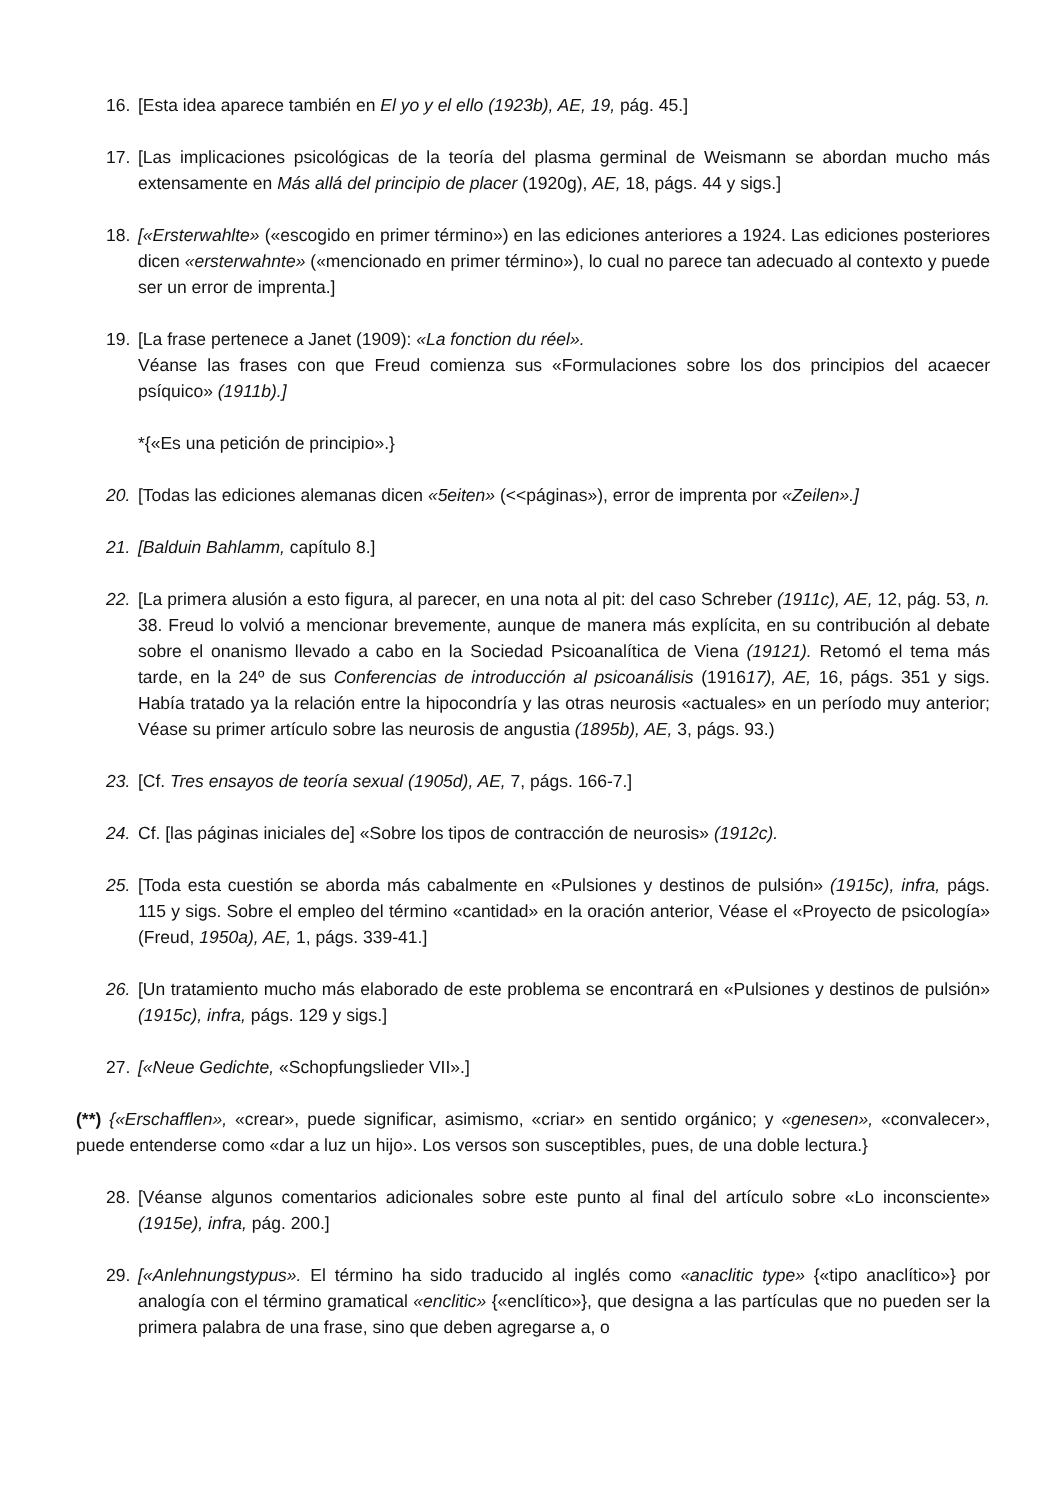16. [Esta idea aparece también en El yo y el ello (1923b), AE, 19, pág. 45.]
17. [Las implicaciones psicológicas de la teoría del plasma germinal de Weismann se abordan mucho más extensamente en Más allá del principio de placer (1920g), AE, 18, págs. 44 y sigs.]
18. [«Ersterwahlte» («escogido en primer término») en las ediciones anteriores a 1924. Las ediciones posteriores dicen «ersterwahnte» («mencionado en primer término»), lo cual no parece tan adecuado al contexto y puede ser un error de imprenta.]
19. [La frase pertenece a Janet (1909): «La fonction du réel».
Véanse las frases con que Freud comienza sus «Formulaciones sobre los dos principios del acaecer psíquico» (1911b).]
*{«Es una petición de principio».}
20. [Todas las ediciones alemanas dicen «5eiten» (<<páginas»), error de imprenta por «Zeilen».]
21. [Balduin Bahlamm, capítulo 8.]
22. [La primera alusión a esto figura, al parecer, en una nota al pit: del caso Schreber (1911c), AE, 12, pág. 53, n. 38. Freud lo volvió a mencionar brevemente, aunque de manera más explícita, en su contribución al debate sobre el onanismo llevado a cabo en la Sociedad Psicoanalítica de Viena (19121). Retomó el tema más tarde, en la 24º de sus Conferencias de introducción al psicoanálisis (191617), AE, 16, págs. 351 y sigs. Había tratado ya la relación entre la hipocondría y las otras neurosis «actuales» en un período muy anterior; Véase su primer artículo sobre las neurosis de angustia (1895b), AE, 3, págs. 93.)
23. [Cf. Tres ensayos de teoría sexual (1905d), AE, 7, págs. 166-7.]
24. Cf. [las páginas iniciales de] «Sobre los tipos de contracción de neurosis» (1912c).
25. [Toda esta cuestión se aborda más cabalmente en «Pulsiones y destinos de pulsión» (1915c), infra, págs. 115 y sigs. Sobre el empleo del término «cantidad» en la oración anterior, Véase el «Proyecto de psicología» (Freud, 1950a), AE, 1, págs. 339-41.]
26. [Un tratamiento mucho más elaborado de este problema se encontrará en «Pulsiones y destinos de pulsión» (1915c), infra, págs. 129 y sigs.]
27. [«Neue Gedichte, «Schopfungslieder VII».]
(**) {«Erschafflen», «crear», puede significar, asimismo, «criar» en sentido orgánico; y «genesen», «convalecer», puede entenderse como «dar a luz un hijo». Los versos son susceptibles, pues, de una doble lectura.}
28. [Véanse algunos comentarios adicionales sobre este punto al final del artículo sobre «Lo inconsciente» (1915e), infra, pág. 200.]
29. [«Anlehnungstypus». El término ha sido traducido al inglés como «anaclitic type» {«tipo anaclítico»} por analogía con el término gramatical «enclitic» {«enclítico»}, que designa a las partículas que no pueden ser la primera palabra de una frase, sino que deben agregarse a, o